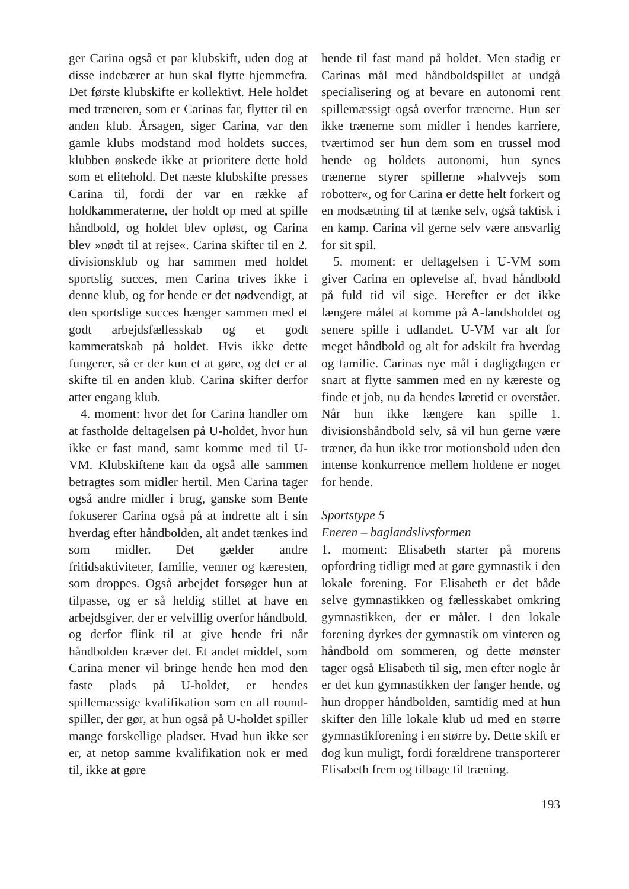ger Carina også et par klubskift, uden dog at disse indebærer at hun skal flytte hjemmefra. Det første klubskifte er kollektivt. Hele holdet med træneren, som er Carinas far, flytter til en anden klub. Årsagen, siger Carina, var den gamle klubs modstand mod holdets succes, klubben ønskede ikke at prioritere dette hold som et elitehold. Det næste klubskifte presses Carina til, fordi der var en række af holdkammeraterne, der holdt op med at spille håndbold, og holdet blev opløst, og Carina blev »nødt til at rejse«. Carina skifter til en 2. divisionsklub og har sammen med holdet sportslig succes, men Carina trives ikke i denne klub, og for hende er det nødvendigt, at den sportslige succes hænger sammen med et godt arbejdsfællesskab og et godt kammeratskab på holdet. Hvis ikke dette fungerer, så er der kun et at gøre, og det er at skifte til en anden klub. Carina skifter derfor atter engang klub.
4. moment: hvor det for Carina handler om at fastholde deltagelsen på U-holdet, hvor hun ikke er fast mand, samt komme med til U-VM. Klubskiftene kan da også alle sammen betragtes som midler hertil. Men Carina tager også andre midler i brug, ganske som Bente fokuserer Carina også på at indrette alt i sin hverdag efter håndbolden, alt andet tænkes ind som midler. Det gælder andre fritidsaktiviteter, familie, venner og kæresten, som droppes. Også arbejdet forsøger hun at tilpasse, og er så heldig stillet at have en arbejdsgiver, der er velvillig overfor håndbold, og derfor flink til at give hende fri når håndbolden kræver det. Et andet middel, som Carina mener vil bringe hende hen mod den faste plads på U-holdet, er hendes spillemæssige kvalifikation som en all round-spiller, der gør, at hun også på U-holdet spiller mange forskellige pladser. Hvad hun ikke ser er, at netop samme kvalifikation nok er med til, ikke at gøre
hende til fast mand på holdet. Men stadig er Carinas mål med håndboldspillet at undgå specialisering og at bevare en autonomi rent spillemæssigt også overfor trænerne. Hun ser ikke trænerne som midler i hendes karriere, tværtimod ser hun dem som en trussel mod hende og holdets autonomi, hun synes trænerne styrer spillerne »halvvejs som robotter«, og for Carina er dette helt forkert og en modsætning til at tænke selv, også taktisk i en kamp. Carina vil gerne selv være ansvarlig for sit spil.
5. moment: er deltagelsen i U-VM som giver Carina en oplevelse af, hvad håndbold på fuld tid vil sige. Herefter er det ikke længere målet at komme på A-landsholdet og senere spille i udlandet. U-VM var alt for meget håndbold og alt for adskilt fra hverdag og familie. Carinas nye mål i dagligdagen er snart at flytte sammen med en ny kæreste og finde et job, nu da hendes læretid er overstået. Når hun ikke længere kan spille 1. divisionshåndbold selv, så vil hun gerne være træner, da hun ikke tror motionsbold uden den intense konkurrence mellem holdene er noget for hende.
Sportstype 5
Eneren – baglandslivsformen
1. moment: Elisabeth starter på morens opfordring tidligt med at gøre gymnastik i den lokale forening. For Elisabeth er det både selve gymnastikken og fællesskabet omkring gymnastikken, der er målet. I den lokale forening dyrkes der gymnastik om vinteren og håndbold om sommeren, og dette mønster tager også Elisabeth til sig, men efter nogle år er det kun gymnastikken der fanger hende, og hun dropper håndbolden, samtidig med at hun skifter den lille lokale klub ud med en større gymnastikforening i en større by. Dette skift er dog kun muligt, fordi forældrene transporterer Elisabeth frem og tilbage til træning.
193